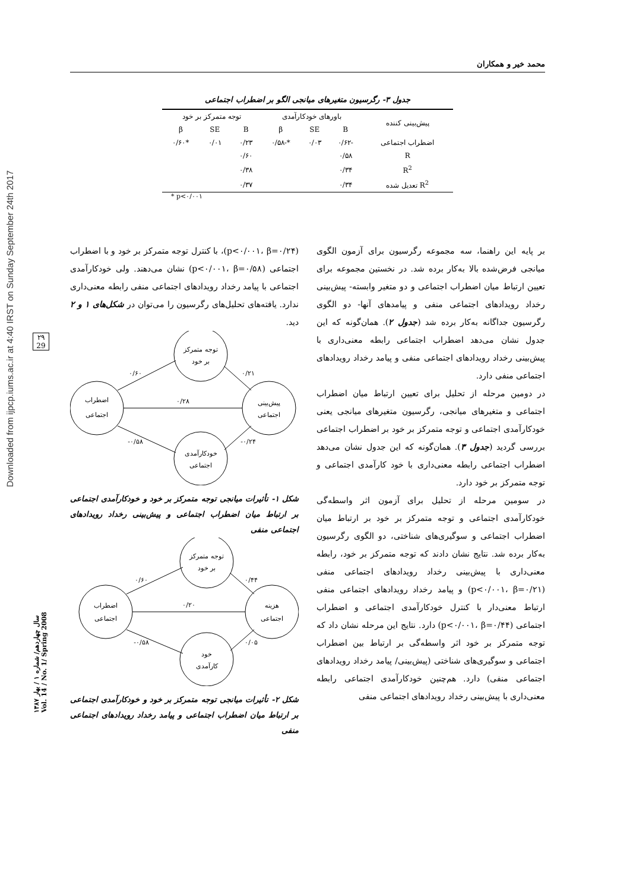Downloaded from ijpcp.iums.ac.ir at 4:40 IRST on Sunday September 24th 2017
۲۹
29
سال چهاردهم/ شماره ۱ / بهار ۱۳۸۷
Vol. 14 / No. 1/ Spring 2008
محمد خیر و همکاران
جدول ۳- رگرسیون متغیرهای میانجی الگو بر اضطراب اجتماعی
| پیش‌بینی کننده | باورهای خودکارآمدی | | | توجه متمرکز بر خود | | |
| --- | --- | --- | --- | --- | --- | --- |
| | B | SE | β | B | SE | β |
| اضطراب اجتماعی | -۰/۶۲ | ۰/۰۳ | *-۰/۵۸ | ۰/۲۳ | ۰/۰۱ | *۰/۶۰ |
| R | ۰/۵۸ | | | ۰/۶۰ | | |
| R<sup>2</sup> | ۰/۳۴ | | | ۰/۳۸ | | |
| R<sup>2</sup> تعدیل شده | ۰/۳۴ | | | ۰/۳۷ | | |
* p<۰/۰۰۱
بر پایه این راهنما، سه مجموعه رگرسیون برای آزمون الگوی میانجی فرض‌شده بالا به‌کار برده شد. در نخستین مجموعه برای تعیین ارتباط میان اضطراب اجتماعی و دو متغیر وابسته- پیش‌بینی رخداد رویدادهای اجتماعی منفی و پیامدهای آنها- دو الگوی رگرسیون جداگانه به‌کار برده شد (جدول ۲). همان‌گونه که این جدول نشان می‌دهد اضطراب اجتماعی رابطه معنی‌داری با پیش‌بینی رخداد رویدادهای اجتماعی منفی و پیامد رخداد رویدادهای اجتماعی منفی دارد.
در دومین مرحله از تحلیل برای تعیین ارتباط میان اضطراب اجتماعی و متغیرهای میانجی، رگرسیون متغیرهای میانجی یعنی خودکارآمدی اجتماعی و توجه متمرکز بر خود بر اضطراب اجتماعی بررسی گردید (جدول ۳). همان‌گونه که این جدول نشان می‌دهد اضطراب اجتماعی رابطه معنی‌داری با خود کارآمدی اجتماعی و توجه متمرکز بر خود دارد.
در سومین مرحله از تحلیل برای آزمون اثر واسطه‌گی خودکارآمدی اجتماعی و توجه متمرکز بر خود بر ارتباط میان اضطراب اجتماعی و سوگیری‌های شناختی، دو الگوی رگرسیون به‌کار برده شد. نتایج نشان دادند که توجه متمرکز بر خود، رابطه معنی‌داری با پیش‌بینی رخداد رویدادهای اجتماعی منفی (p<۰/۰۰۱، β=۰/۲۱) و پیامد رخداد رویدادهای اجتماعی منفی ارتباط معنی‌دار با کنترل خودکارآمدی اجتماعی و اضطراب اجتماعی (p<۰/۰۰۱، β=۰/۴۴) دارد. نتایج این مرحله نشان داد که توجه متمرکز بر خود اثر واسطه‌گی بر ارتباط بین اضطراب اجتماعی و سوگیری‌های شناختی (پیش‌بینی/ پیامد رخداد رویدادهای اجتماعی منفی) دارد. هم‌چنین خودکارآمدی اجتماعی رابطه معنی‌داری با پیش‌بینی رخداد رویدادهای اجتماعی منفی
(p<۰/۰۰۱، β=۰/۲۴)، با کنترل توجه متمرکز بر خود و با اضطراب اجتماعی (p<۰/۰۰۱، β=۰/۵۸) نشان می‌دهند. ولی خودکارآمدی اجتماعی با پیامد رخداد رویدادهای اجتماعی منفی رابطه معنی‌داری ندارد. یافته‌های تحلیل‌های رگرسیون را می‌توان در شکل‌های ۱ و ۲ دید.
توجه متمرکز
بر خود
اضطراب
اجتماعی
پیش‌بینی
اجتماعی
خودکارآمدی
اجتماعی
۰/۶۰
۰/۲۱
۰/۲۸
-۰/۵۸
-۰/۲۴
شکل ۱- تأثیرات میانجی توجه متمرکز بر خود و خودکارآمدی اجتماعی بر ارتباط میان اضطراب اجتماعی و پیش‌بینی رخداد رویدادهای اجتماعی منفی
توجه متمرکز
بر خود
اضطراب
اجتماعی
هزینه
اجتماعی
خود
کارآمدی
۰/۶۰
۰/۴۴
۰/۲۰
-۰/۵۸
۰/۰۵
شکل ۲- تأثیرات میانجی توجه متمرکز بر خود و خودکارآمدی اجتماعی بر ارتباط میان اضطراب اجتماعی و پیامد رخداد رویدادهای اجتماعی منفی